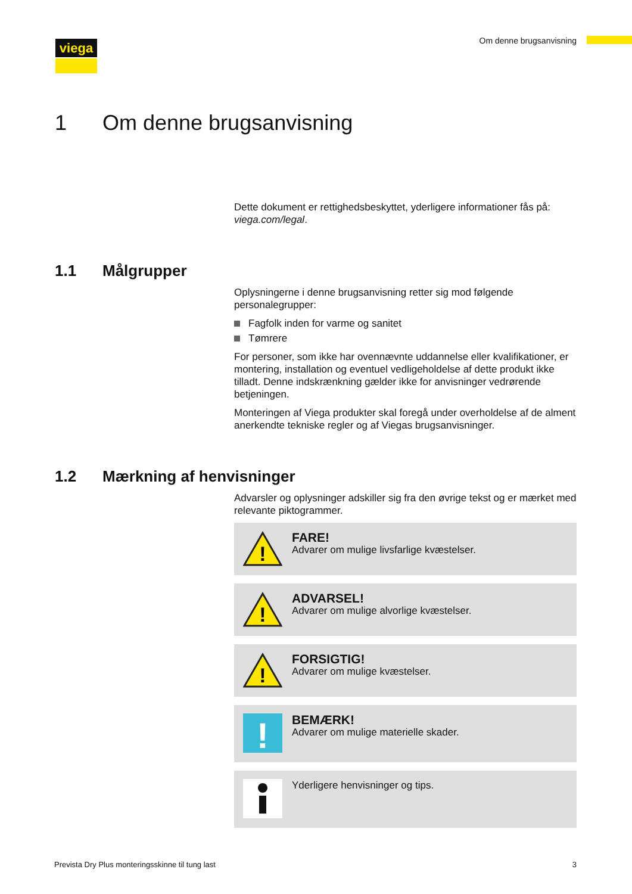viega Om denne brugsanvisning
1 Om denne brugsanvisning
Dette dokument er rettighedsbeskyttet, yderligere informationer fås på: viega.com/legal.
1.1 Målgrupper
Oplysningerne i denne brugsanvisning retter sig mod følgende personalegrupper:
Fagfolk inden for varme og sanitet
Tømrere
For personer, som ikke har ovennævnte uddannelse eller kvalifikationer, er montering, installation og eventuel vedligeholdelse af dette produkt ikke tilladt. Denne indskrænkning gælder ikke for anvisninger vedrørende betjeningen.
Monteringen af Viega produkter skal foregå under overholdelse af de alment anerkendte tekniske regler og af Viegas brugsanvisninger.
1.2 Mærkning af henvisninger
Advarsler og oplysninger adskiller sig fra den øvrige tekst og er mærket med relevante piktogrammer.
!
FARE!
Advarer om mulige livsfarlige kvæstelser.
!
ADVARSEL!
Advarer om mulige alvorlige kvæstelser.
!
FORSIGTIG!
Advarer om mulige kvæstelser.
!
BEMÆRK!
Advarer om mulige materielle skader.
Yderligere henvisninger og tips.
Prevista Dry Plus monteringsskinne til tung last 3